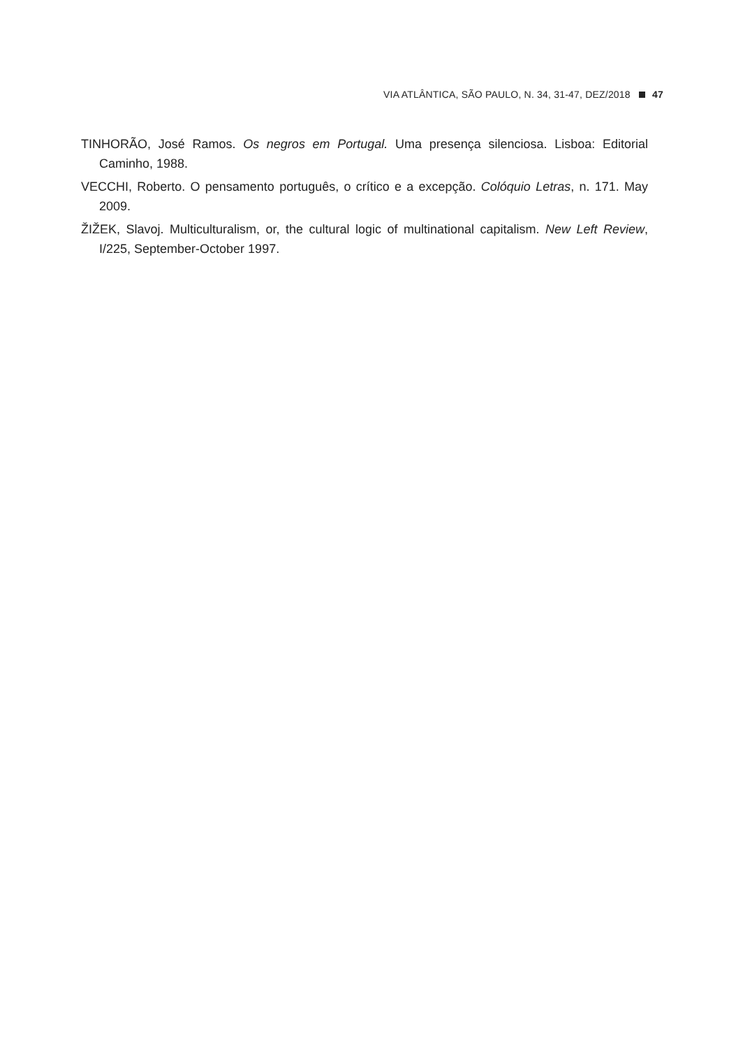VIA ATLÂNTICA, SÃO PAULO, N. 34, 31-47, DEZ/2018 47
TINHORÃO, José Ramos. Os negros em Portugal. Uma presença silenciosa. Lisboa: Editorial Caminho, 1988.
VECCHI, Roberto. O pensamento português, o crítico e a excepção. Colóquio Letras, n. 171. May 2009.
ŽIŽEK, Slavoj. Multiculturalism, or, the cultural logic of multinational capitalism. New Left Review, I/225, September-October 1997.